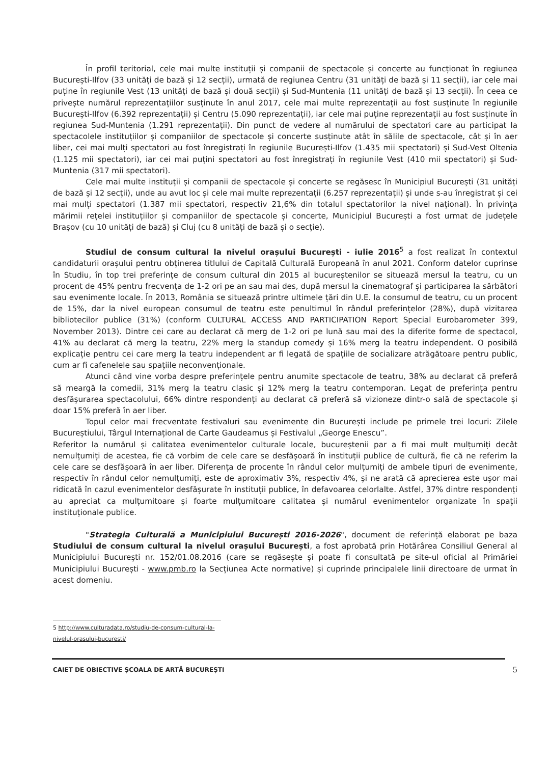În profil teritorial, cele mai multe instituții și companii de spectacole și concerte au funcționat în regiunea București-Ilfov (33 unități de bază și 12 secții), urmată de regiunea Centru (31 unități de bază și 11 secții), iar cele mai puține în regiunile Vest (13 unități de bază și două secții) și Sud-Muntenia (11 unități de bază și 13 secții). În ceea ce privește numărul reprezentațiilor susținute în anul 2017, cele mai multe reprezentații au fost susținute în regiunile București-Ilfov (6.392 reprezentații) și Centru (5.090 reprezentații), iar cele mai puține reprezentații au fost susținute în regiunea Sud-Muntenia (1.291 reprezentații). Din punct de vedere al numărului de spectatori care au participat la spectacolele instituțiilor și companiilor de spectacole și concerte susținute atât în sălile de spectacole, cât și în aer liber, cei mai mulți spectatori au fost înregistrați în regiunile București-Ilfov (1.435 mii spectatori) și Sud-Vest Oltenia (1.125 mii spectatori), iar cei mai puțini spectatori au fost înregistrați în regiunile Vest (410 mii spectatori) și Sud-Muntenia (317 mii spectatori).
Cele mai multe instituții și companii de spectacole și concerte se regăsesc în Municipiul București (31 unități de bază și 12 secții), unde au avut loc și cele mai multe reprezentații (6.257 reprezentații) și unde s-au înregistrat și cei mai mulți spectatori (1.387 mii spectatori, respectiv 21,6% din totalul spectatorilor la nivel național). În privința mărimii rețelei instituțiilor și companiilor de spectacole și concerte, Municipiul București a fost urmat de județele Brașov (cu 10 unități de bază) și Cluj (cu 8 unități de bază și o secție).
Studiul de consum cultural la nivelul orașului București - iulie 2016<sup>5</sup> a fost realizat în contextul candidaturii orașului pentru obținerea titlului de Capitală Culturală Europeană în anul 2021. Conform datelor cuprinse în Studiu, în top trei preferințe de consum cultural din 2015 al bucureștenilor se situează mersul la teatru, cu un procent de 45% pentru frecvența de 1-2 ori pe an sau mai des, după mersul la cinematograf și participarea la sărbători sau evenimente locale. În 2013, România se situează printre ultimele țări din U.E. la consumul de teatru, cu un procent de 15%, dar la nivel european consumul de teatru este penultimul în rândul preferințelor (28%), după vizitarea bibliotecilor publice (31%) (conform CULTURAL ACCESS AND PARTICIPATION Report Special Eurobarometer 399, November 2013). Dintre cei care au declarat că merg de 1-2 ori pe lună sau mai des la diferite forme de spectacol, 41% au declarat că merg la teatru, 22% merg la standup comedy și 16% merg la teatru independent. O posibilă explicație pentru cei care merg la teatru independent ar fi legată de spațiile de socializare atrăgătoare pentru public, cum ar fi cafenelele sau spațiile neconvenționale.
Atunci când vine vorba despre preferințele pentru anumite spectacole de teatru, 38% au declarat că preferă să meargă la comedii, 31% merg la teatru clasic și 12% merg la teatru contemporan. Legat de preferința pentru desfășurarea spectacolului, 66% dintre respondenți au declarat că preferă să vizioneze dintr-o sală de spectacole și doar 15% preferă în aer liber.
Topul celor mai frecventate festivaluri sau evenimente din București include pe primele trei locuri: Zilele Bucureștiului, Târgul Internațional de Carte Gaudeamus și Festivalul „George Enescu”.
Referitor la numărul și calitatea evenimentelor culturale locale, bucureștenii par a fi mai mult mulțumiți decât nemulțumiți de acestea, fie că vorbim de cele care se desfășoară în instituții publice de cultură, fie că ne referim la cele care se desfășoară în aer liber. Diferența de procente în rândul celor mulțumiți de ambele tipuri de evenimente, respectiv în rândul celor nemulțumiți, este de aproximativ 3%, respectiv 4%, și ne arată că aprecierea este ușor mai ridicată în cazul evenimentelor desfășurate în instituții publice, în defavoarea celorlalte. Astfel, 37% dintre respondenți au apreciat ca mulțumitoare și foarte mulțumitoare calitatea și numărul evenimentelor organizate în spații instituționale publice.
"Strategia Culturală a Municipiului București 2016-2026", document de referință elaborat pe baza Studiului de consum cultural la nivelul orașului București, a fost aprobată prin Hotărârea Consiliul General al Municipiului București nr. 152/01.08.2016 (care se regăsește și poate fi consultată pe site-ul oficial al Primăriei Municipiului București - www.pmb.ro la Secțiunea Acte normative) și cuprinde principalele linii directoare de urmat în acest domeniu.
5 http://www.culturadata.ro/studiu-de-consum-cultural-la-nivelul-orasului-bucuresti/
CAIET DE OBIECTIVE ȘCOALA DE ARTĂ BUCUREȘTI 5